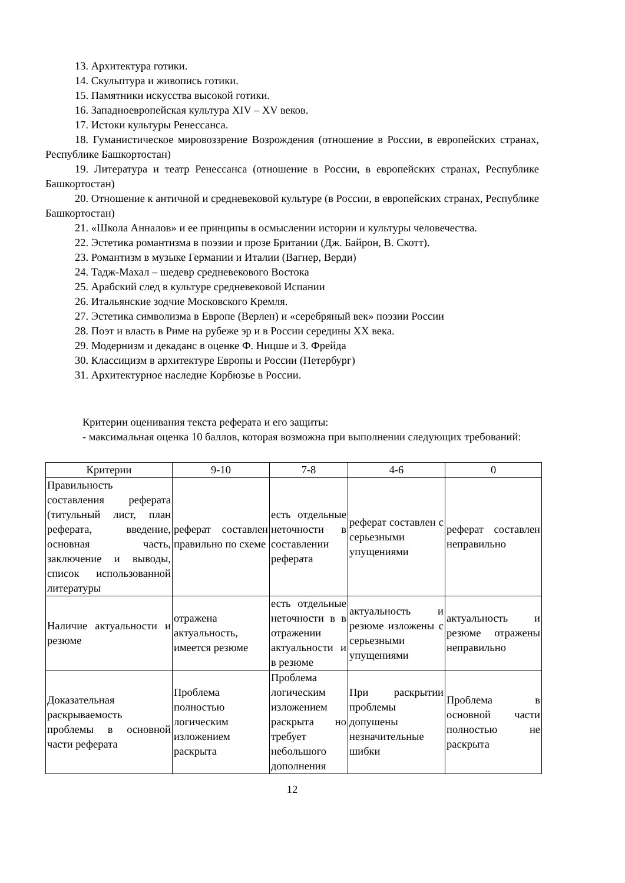13. Архитектура готики.
14. Скульптура и живопись готики.
15. Памятники искусства высокой готики.
16. Западноевропейская культура XIV – XV веков.
17. Истоки культуры Ренессанса.
18. Гуманистическое мировоззрение Возрождения (отношение в России, в европейских странах, Республике Башкортостан)
19. Литература и театр Ренессанса (отношение в России, в европейских странах, Республике Башкортостан)
20. Отношение к античной и средневековой культуре (в России, в европейских странах, Республике Башкортостан)
21. «Школа Анналов» и ее принципы в осмыслении истории и культуры человечества.
22. Эстетика романтизма в поэзии и прозе Британии (Дж. Байрон, В. Скотт).
23. Романтизм в музыке Германии и Италии (Вагнер, Верди)
24. Тадж-Махал – шедевр средневекового Востока
25. Арабский след в культуре средневековой Испании
26. Итальянские зодчие Московского Кремля.
27. Эстетика символизма в Европе (Верлен) и «серебряный век» поэзии России
28. Поэт и власть в Риме на рубеже эр и в России середины XX века.
29. Модернизм и декаданс в оценке Ф. Ницше и З. Фрейда
30. Классицизм в архитектуре Европы и России (Петербург)
31. Архитектурное наследие Корбюзье в России.
Критерии оценивания текста реферата и его защиты:
- максимальная оценка 10 баллов, которая возможна при выполнении следующих требований:
| Критерии | 9-10 | 7-8 | 4-6 | 0 |
| --- | --- | --- | --- | --- |
| Правильность составления реферата (титульный лист, план реферата, введение, основная часть, заключение и выводы, список использованной литературы | реферат составлен правильно по схеме | есть отдельные неточности в составлении реферата | реферат составлен с серьезными упущениями | реферат составлен неправильно |
| Наличие актуальности и резюме | отражена актуальность, имеется резюме | есть отдельные неточности в в отражении актуальности и в резюме | актуальность и резюме изложены с серьезными упущениями | актуальность и резюме отражены неправильно |
| Доказательная раскрываемость проблемы в основной части реферата | Проблема полностью логическим изложением раскрыта | Проблема логическим изложением раскрыта но требует небольшого дополнения | При раскрытии проблемы допушены незначительные шибки | Проблема в основной части полностью не раскрыта |
12